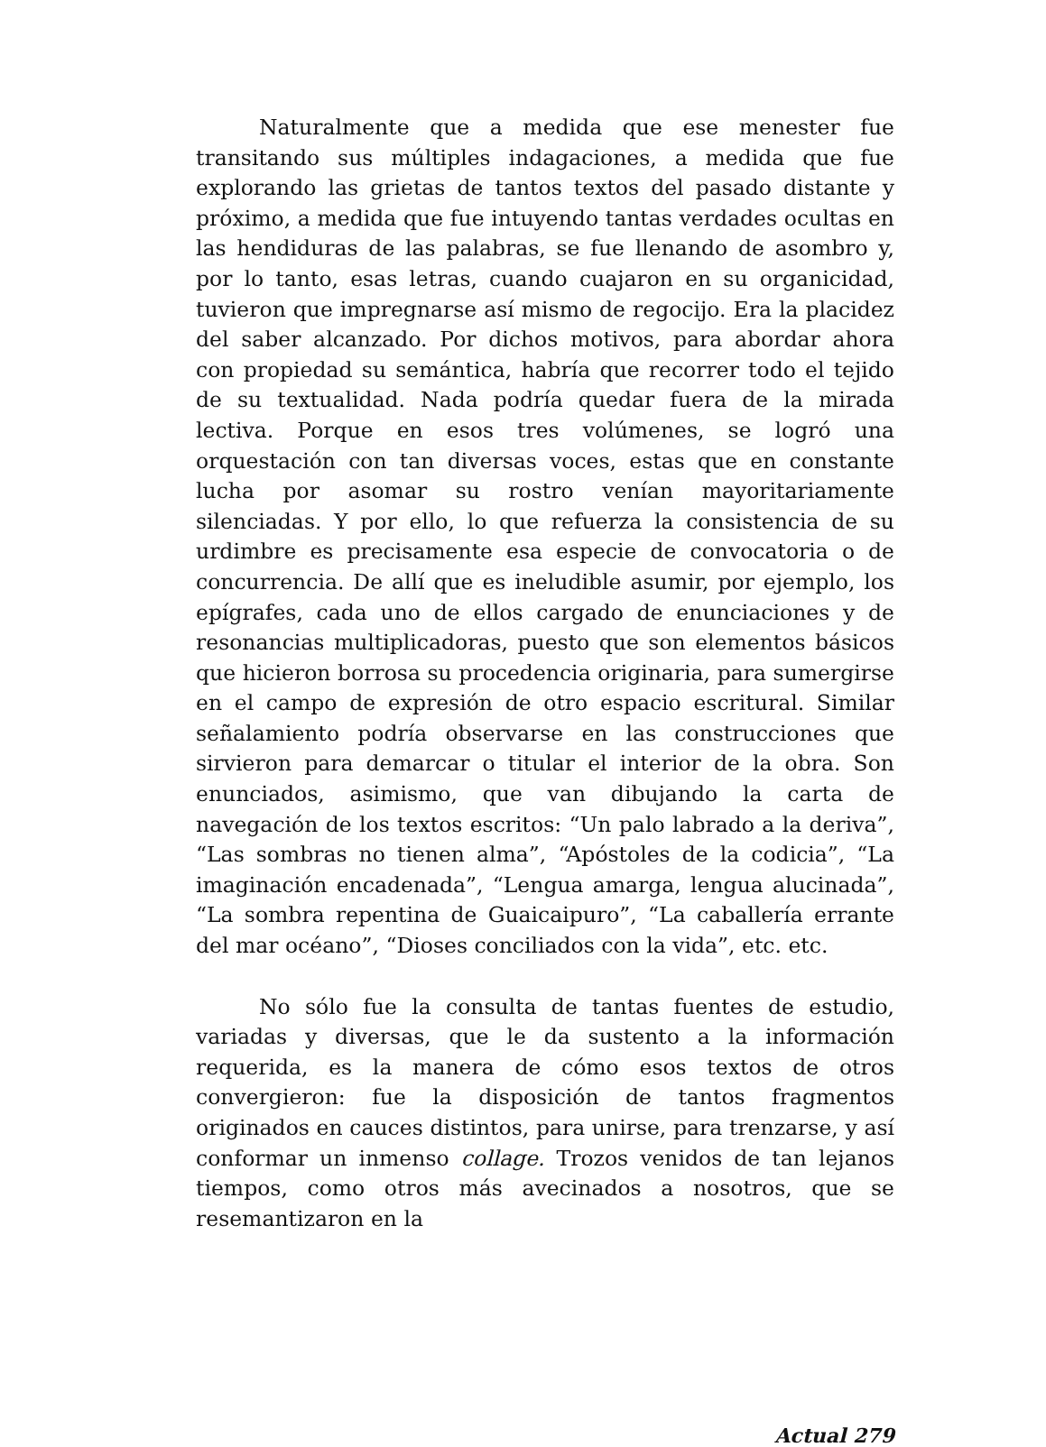Naturalmente que a medida que ese menester fue transitando sus múltiples indagaciones, a medida que fue explorando las grietas de tantos textos del pasado distante y próximo, a medida que fue intuyendo tantas verdades ocultas en las hendiduras de las palabras, se fue llenando de asombro y, por lo tanto, esas letras, cuando cuajaron en su organicidad, tuvieron que impregnarse así mismo de regocijo. Era la placidez del saber alcanzado. Por dichos motivos, para abordar ahora con propiedad su semántica, habría que recorrer todo el tejido de su textualidad. Nada podría quedar fuera de la mirada lectiva. Porque en esos tres volúmenes, se logró una orquestación con tan diversas voces, estas que en constante lucha por asomar su rostro venían mayoritariamente silenciadas. Y por ello, lo que refuerza la consistencia de su urdimbre es precisamente esa especie de convocatoria o de concurrencia. De allí que es ineludible asumir, por ejemplo, los epígrafes, cada uno de ellos cargado de enunciaciones y de resonancias multiplicadoras, puesto que son elementos básicos que hicieron borrosa su procedencia originaria, para sumergirse en el campo de expresión de otro espacio escritural. Similar señalamiento podría observarse en las construcciones que sirvieron para demarcar o titular el interior de la obra. Son enunciados, asimismo, que van dibujando la carta de navegación de los textos escritos: “Un palo labrado a la deriva”, “Las sombras no tienen alma”, “Apóstoles de la codicia”, “La imaginación encadenada”, “Lengua amarga, lengua alucinada”, “La sombra repentina de Guaicaipuro”, “La caballería errante del mar océano”, “Dioses conciliados con la vida”, etc. etc.
No sólo fue la consulta de tantas fuentes de estudio, variadas y diversas, que le da sustento a la información requerida, es la manera de cómo esos textos de otros convergieron: fue la disposición de tantos fragmentos originados en cauces distintos, para unirse, para trenzarse, y así conformar un inmenso collage. Trozos venidos de tan lejanos tiempos, como otros más avecinados a nosotros, que se resemantizaron en la
Actual 279